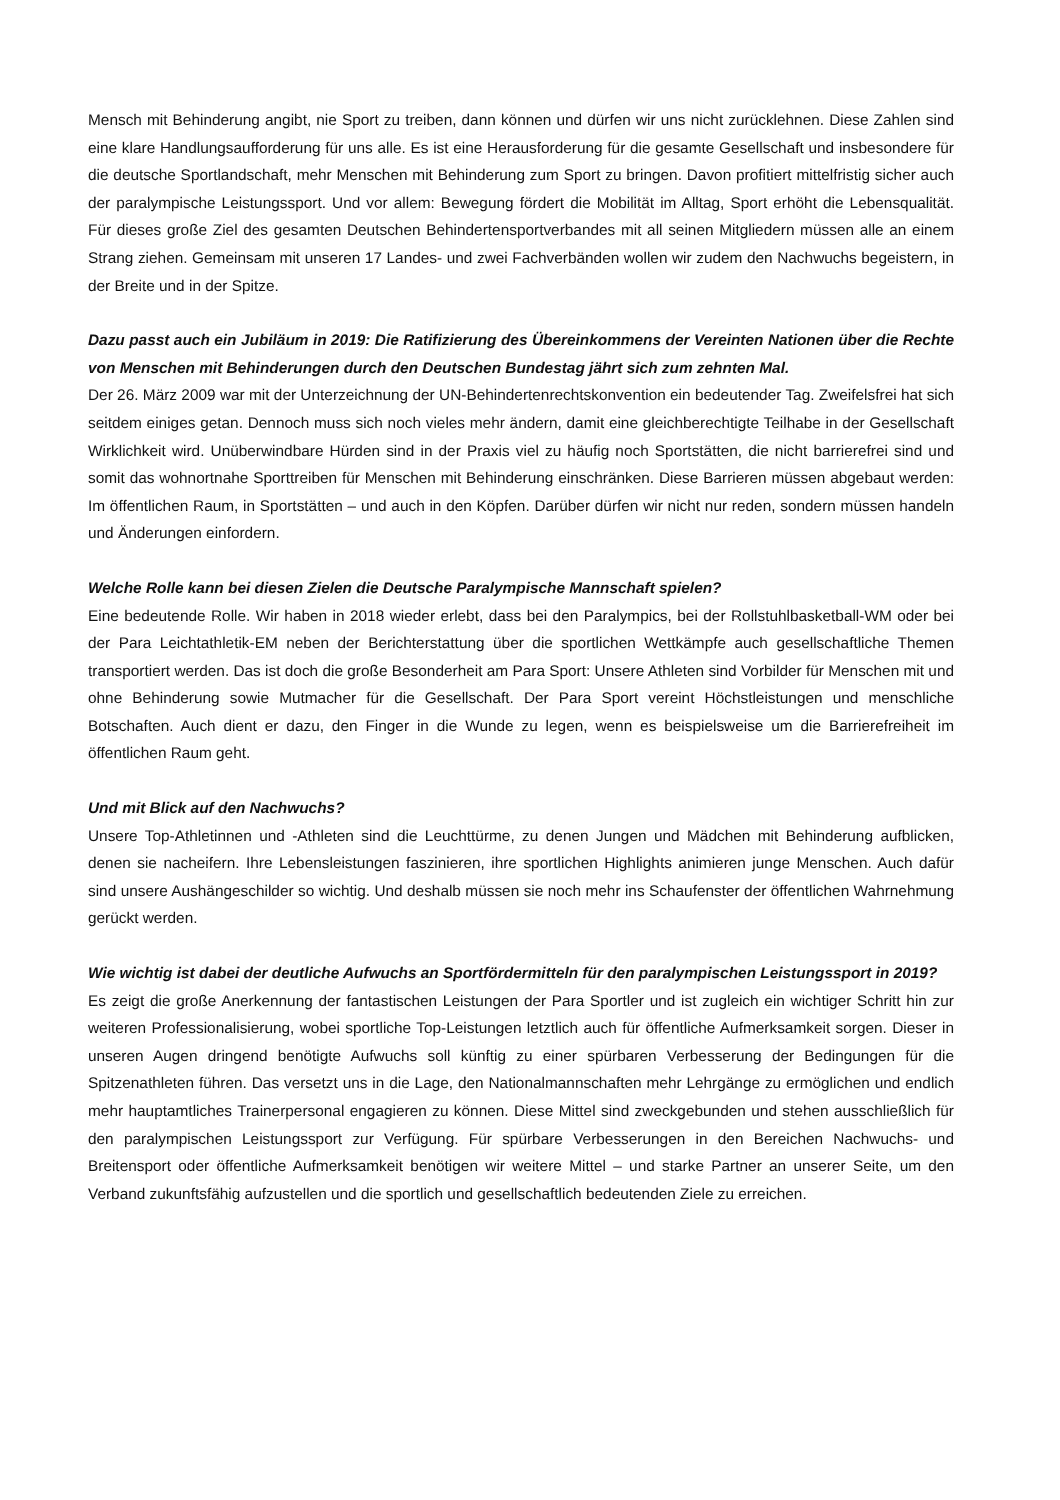Mensch mit Behinderung angibt, nie Sport zu treiben, dann können und dürfen wir uns nicht zurücklehnen. Diese Zahlen sind eine klare Handlungsaufforderung für uns alle. Es ist eine Herausforderung für die gesamte Gesellschaft und insbesondere für die deutsche Sportlandschaft, mehr Menschen mit Behinderung zum Sport zu bringen. Davon profitiert mittelfristig sicher auch der paralympische Leistungssport. Und vor allem: Bewegung fördert die Mobilität im Alltag, Sport erhöht die Lebensqualität. Für dieses große Ziel des gesamten Deutschen Behindertensportverbandes mit all seinen Mitgliedern müssen alle an einem Strang ziehen. Gemeinsam mit unseren 17 Landes- und zwei Fachverbänden wollen wir zudem den Nachwuchs begeistern, in der Breite und in der Spitze.
Dazu passt auch ein Jubiläum in 2019: Die Ratifizierung des Übereinkommens der Vereinten Nationen über die Rechte von Menschen mit Behinderungen durch den Deutschen Bundestag jährt sich zum zehnten Mal.
Der 26. März 2009 war mit der Unterzeichnung der UN-Behindertenrechtskonvention ein bedeutender Tag. Zweifelsfrei hat sich seitdem einiges getan. Dennoch muss sich noch vieles mehr ändern, damit eine gleichberechtigte Teilhabe in der Gesellschaft Wirklichkeit wird. Unüberwindbare Hürden sind in der Praxis viel zu häufig noch Sportstätten, die nicht barrierefrei sind und somit das wohnortnahe Sporttreiben für Menschen mit Behinderung einschränken. Diese Barrieren müssen abgebaut werden: Im öffentlichen Raum, in Sportstätten – und auch in den Köpfen. Darüber dürfen wir nicht nur reden, sondern müssen handeln und Änderungen einfordern.
Welche Rolle kann bei diesen Zielen die Deutsche Paralympische Mannschaft spielen?
Eine bedeutende Rolle. Wir haben in 2018 wieder erlebt, dass bei den Paralympics, bei der Rollstuhlbasketball-WM oder bei der Para Leichtathletik-EM neben der Berichterstattung über die sportlichen Wettkämpfe auch gesellschaftliche Themen transportiert werden. Das ist doch die große Besonderheit am Para Sport: Unsere Athleten sind Vorbilder für Menschen mit und ohne Behinderung sowie Mutmacher für die Gesellschaft. Der Para Sport vereint Höchstleistungen und menschliche Botschaften. Auch dient er dazu, den Finger in die Wunde zu legen, wenn es beispielsweise um die Barrierefreiheit im öffentlichen Raum geht.
Und mit Blick auf den Nachwuchs?
Unsere Top-Athletinnen und -Athleten sind die Leuchttürme, zu denen Jungen und Mädchen mit Behinderung aufblicken, denen sie nacheifern. Ihre Lebensleistungen faszinieren, ihre sportlichen Highlights animieren junge Menschen. Auch dafür sind unsere Aushängeschilder so wichtig. Und deshalb müssen sie noch mehr ins Schaufenster der öffentlichen Wahrnehmung gerückt werden.
Wie wichtig ist dabei der deutliche Aufwuchs an Sportfördermitteln für den paralympischen Leistungssport in 2019?
Es zeigt die große Anerkennung der fantastischen Leistungen der Para Sportler und ist zugleich ein wichtiger Schritt hin zur weiteren Professionalisierung, wobei sportliche Top-Leistungen letztlich auch für öffentliche Aufmerksamkeit sorgen. Dieser in unseren Augen dringend benötigte Aufwuchs soll künftig zu einer spürbaren Verbesserung der Bedingungen für die Spitzenathleten führen. Das versetzt uns in die Lage, den Nationalmannschaften mehr Lehrgänge zu ermöglichen und endlich mehr hauptamtliches Trainerpersonal engagieren zu können. Diese Mittel sind zweckgebunden und stehen ausschließlich für den paralympischen Leistungssport zur Verfügung. Für spürbare Verbesserungen in den Bereichen Nachwuchs- und Breitensport oder öffentliche Aufmerksamkeit benötigen wir weitere Mittel – und starke Partner an unserer Seite, um den Verband zukunftsfähig aufzustellen und die sportlich und gesellschaftlich bedeutenden Ziele zu erreichen.